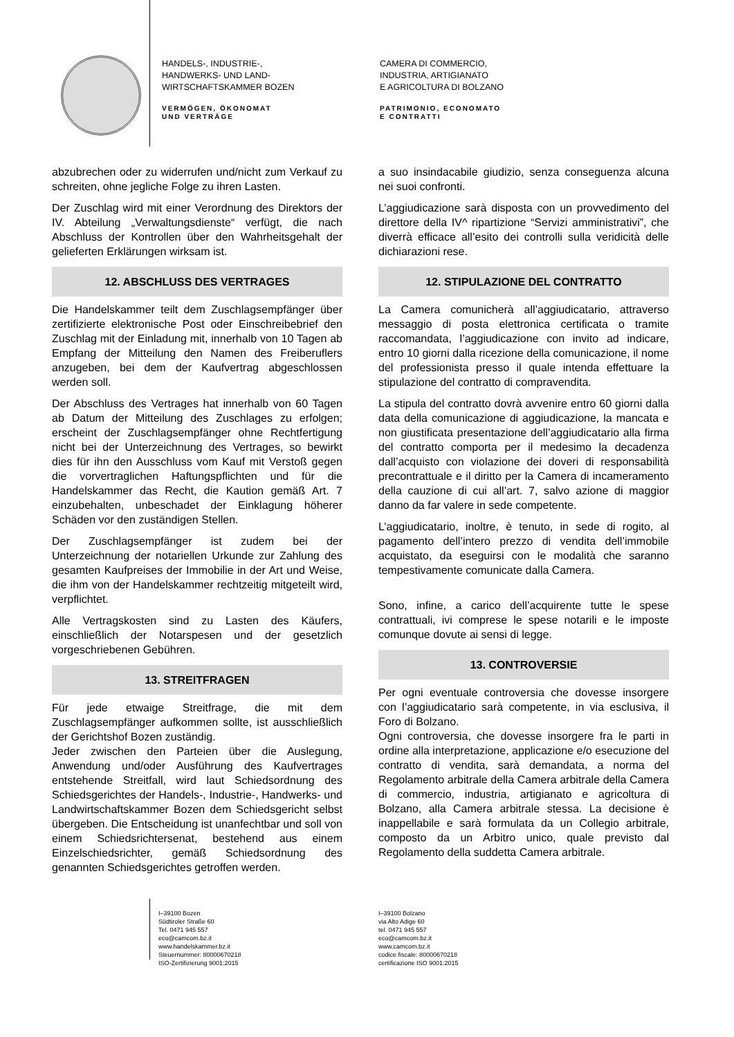HANDELS-, INDUSTRIE-,
HANDWERKS- UND LAND-
WIRTSCHAFTSKAMMER BOZEN
VERMÖGEN, ÖKONOMAT
UND VERTRÄGE
CAMERA DI COMMERCIO,
INDUSTRIA, ARTIGIANATO
E AGRICOLTURA DI BOLZANO
PATRIMONIO, ECONOMATO
E CONTRATTI
abzubrechen oder zu widerrufen und/nicht zum Verkauf zu schreiten, ohne jegliche Folge zu ihren Lasten.
Der Zuschlag wird mit einer Verordnung des Direktors der IV. Abteilung „Verwaltungsdienste“ verfügt, die nach Abschluss der Kontrollen über den Wahrheitsgehalt der gelieferten Erklärungen wirksam ist.
12. ABSCHLUSS DES VERTRAGES
Die Handelskammer teilt dem Zuschlagsempfänger über zertifizierte elektronische Post oder Einschreibebrief den Zuschlag mit der Einladung mit, innerhalb von 10 Tagen ab Empfang der Mitteilung den Namen des Freiberuflers anzugeben, bei dem der Kaufvertrag abgeschlossen werden soll.
Der Abschluss des Vertrages hat innerhalb von 60 Tagen ab Datum der Mitteilung des Zuschlages zu erfolgen; erscheint der Zuschlagsempfänger ohne Rechtfertigung nicht bei der Unterzeichnung des Vertrages, so bewirkt dies für ihn den Ausschluss vom Kauf mit Verstoß gegen die vorvertraglichen Haftungspflichten und für die Handelskammer das Recht, die Kaution gemäß Art. 7 einzubehalten, unbeschadet der Einklagung höherer Schäden vor den zuständigen Stellen.
Der Zuschlagsempfänger ist zudem bei der Unterzeichnung der notariellen Urkunde zur Zahlung des gesamten Kaufpreises der Immobilie in der Art und Weise, die ihm von der Handelskammer rechtzeitig mitgeteilt wird, verpflichtet.
Alle Vertragskosten sind zu Lasten des Käufers, einschließlich der Notarspesen und der gesetzlich vorgeschriebenen Gebühren.
13. STREITFRAGEN
Für jede etwaige Streitfrage, die mit dem Zuschlagsempfänger aufkommen sollte, ist ausschließlich der Gerichtshof Bozen zuständig.
Jeder zwischen den Parteien über die Auslegung, Anwendung und/oder Ausführung des Kaufvertrages entstehende Streitfall, wird laut Schiedsordnung des Schiedsgerichtes der Handels-, Industrie-, Handwerks- und Landwirtschaftskammer Bozen dem Schiedsgericht selbst übergeben. Die Entscheidung ist unanfechtbar und soll von einem Schiedsrichtersenat, bestehend aus einem Einzelschiedsrichter, gemäß Schiedsordnung des genannten Schiedsgerichtes getroffen werden.
a suo insindacabile giudizio, senza conseguenza alcuna nei suoi confronti.
L’aggiudicazione sarà disposta con un provvedimento del direttore della IV^ ripartizione “Servizi amministrativi”, che diverrà efficace all’esito dei controlli sulla veridicità delle dichiarazioni rese.
12. STIPULAZIONE DEL CONTRATTO
La Camera comunicherà all’aggiudicatario, attraverso messaggio di posta elettronica certificata o tramite raccomandata, l’aggiudicazione con invito ad indicare, entro 10 giorni dalla ricezione della comunicazione, il nome del professionista presso il quale intenda effettuare la stipulazione del contratto di compravendita.
La stipula del contratto dovrà avvenire entro 60 giorni dalla data della comunicazione di aggiudicazione, la mancata e non giustificata presentazione dell’aggiudicatario alla firma del contratto comporta per il medesimo la decadenza dall’acquisto con violazione dei doveri di responsabilità precontrattuale e il diritto per la Camera di incameramento della cauzione di cui all’art. 7, salvo azione di maggior danno da far valere in sede competente.
L’aggiudicatario, inoltre, è tenuto, in sede di rogito, al pagamento dell’intero prezzo di vendita dell’immobile acquistato, da eseguirsi con le modalità che saranno tempestivamente comunicate dalla Camera.
Sono, infine, a carico dell’acquirente tutte le spese contrattuali, ivi comprese le spese notarili e le imposte comunque dovute ai sensi di legge.
13. CONTROVERSIE
Per ogni eventuale controversia che dovesse insorgere con l’aggiudicatario sarà competente, in via esclusiva, il Foro di Bolzano.
Ogni controversia, che dovesse insorgere fra le parti in ordine alla interpretazione, applicazione e/o esecuzione del contratto di vendita, sarà demandata, a norma del Regolamento arbitrale della Camera arbitrale della Camera di commercio, industria, artigianato e agricoltura di Bolzano, alla Camera arbitrale stessa. La decisione è inappellabile e sarà formulata da un Collegio arbitrale, composto da un Arbitro unico, quale previsto dal Regolamento della suddetta Camera arbitrale.
I–39100 Bozen
Südtiroler Straße 60
Tel. 0471 945 557
eco@camcom.bz.it
www.handelskammer.bz.it
Steuernummer: 80000670218
ISO-Zertifizierung 9001:2015
I–39100 Bolzano
via Alto Adige 60
tel. 0471 945 557
eco@camcom.bz.it
www.camcom.bz.it
codice fiscale: 80000670218
certificazione ISO 9001:2015